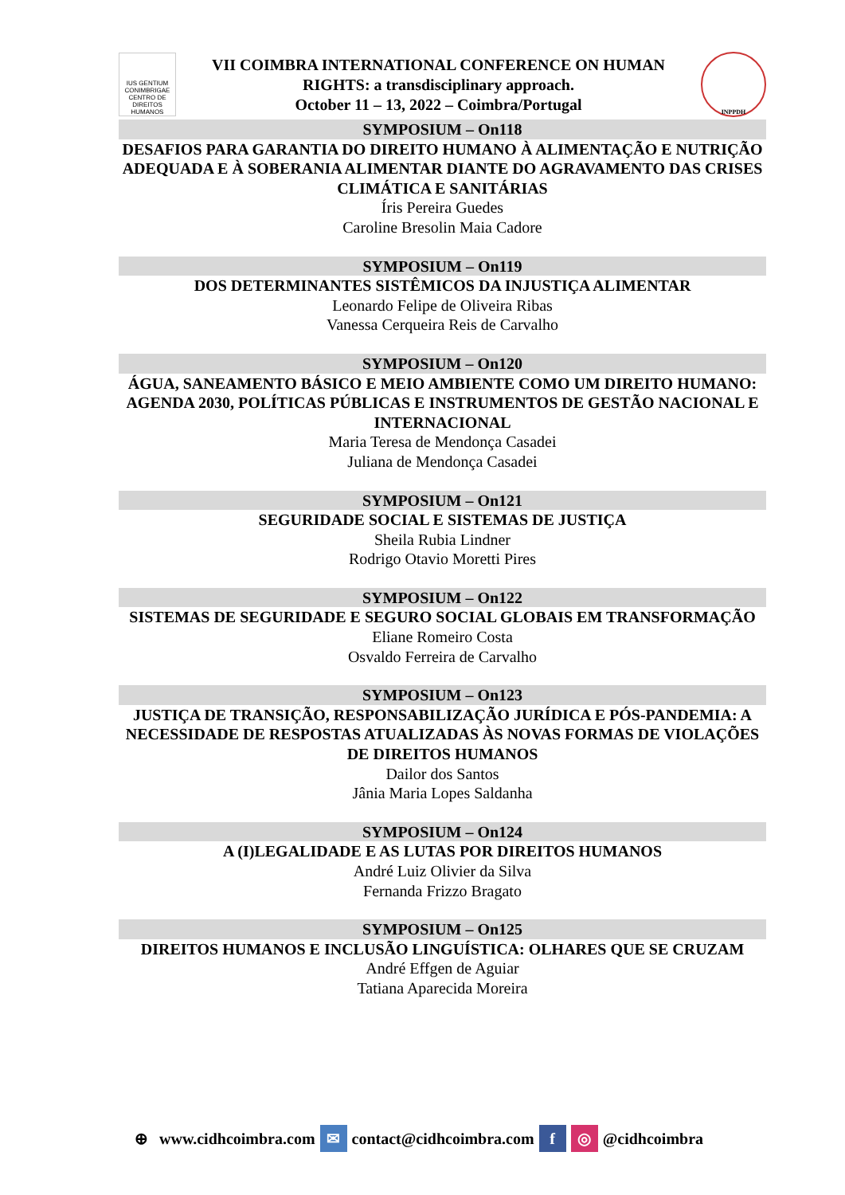IUS GENTIUM CONIMBRIGAE
CENTRO DE DIREITOS HUMANOS
VII COIMBRA INTERNATIONAL CONFERENCE ON HUMAN
RIGHTS: a transdisciplinary approach.
October 11 – 13, 2022 – Coimbra/Portugal
INPPDH
SYMPOSIUM – On118
DESAFIOS PARA GARANTIA DO DIREITO HUMANO À ALIMENTAÇÃO E NUTRIÇÃO ADEQUADA E À SOBERANIA ALIMENTAR DIANTE DO AGRAVAMENTO DAS CRISES CLIMÁTICA E SANITÁRIAS
Íris Pereira Guedes
Caroline Bresolin Maia Cadore
SYMPOSIUM – On119
DOS DETERMINANTES SISTÊMICOS DA INJUSTIÇA ALIMENTAR
Leonardo Felipe de Oliveira Ribas
Vanessa Cerqueira Reis de Carvalho
SYMPOSIUM – On120
ÁGUA, SANEAMENTO BÁSICO E MEIO AMBIENTE COMO UM DIREITO HUMANO: AGENDA 2030, POLÍTICAS PÚBLICAS E INSTRUMENTOS DE GESTÃO NACIONAL E INTERNACIONAL
Maria Teresa de Mendonça Casadei
Juliana de Mendonça Casadei
SYMPOSIUM – On121
SEGURIDADE SOCIAL E SISTEMAS DE JUSTIÇA
Sheila Rubia Lindner
Rodrigo Otavio Moretti Pires
SYMPOSIUM – On122
SISTEMAS DE SEGURIDADE E SEGURO SOCIAL GLOBAIS EM TRANSFORMAÇÃO
Eliane Romeiro Costa
Osvaldo Ferreira de Carvalho
SYMPOSIUM – On123
JUSTIÇA DE TRANSIÇÃO, RESPONSABILIZAÇÃO JURÍDICA E PÓS-PANDEMIA: A NECESSIDADE DE RESPOSTAS ATUALIZADAS ÀS NOVAS FORMAS DE VIOLAÇÕES DE DIREITOS HUMANOS
Dailor dos Santos
Jânia Maria Lopes Saldanha
SYMPOSIUM – On124
A (I)LEGALIDADE E AS LUTAS POR DIREITOS HUMANOS
André Luiz Olivier da Silva
Fernanda Frizzo Bragato
SYMPOSIUM – On125
DIREITOS HUMANOS E INCLUSÃO LINGUÍSTICA: OLHARES QUE SE CRUZAM
André Effgen de Aguiar
Tatiana Aparecida Moreira
⊕ www.cidhcoimbra.com ✉ contact@cidhcoimbra.com f ◎ @cidhcoimbra